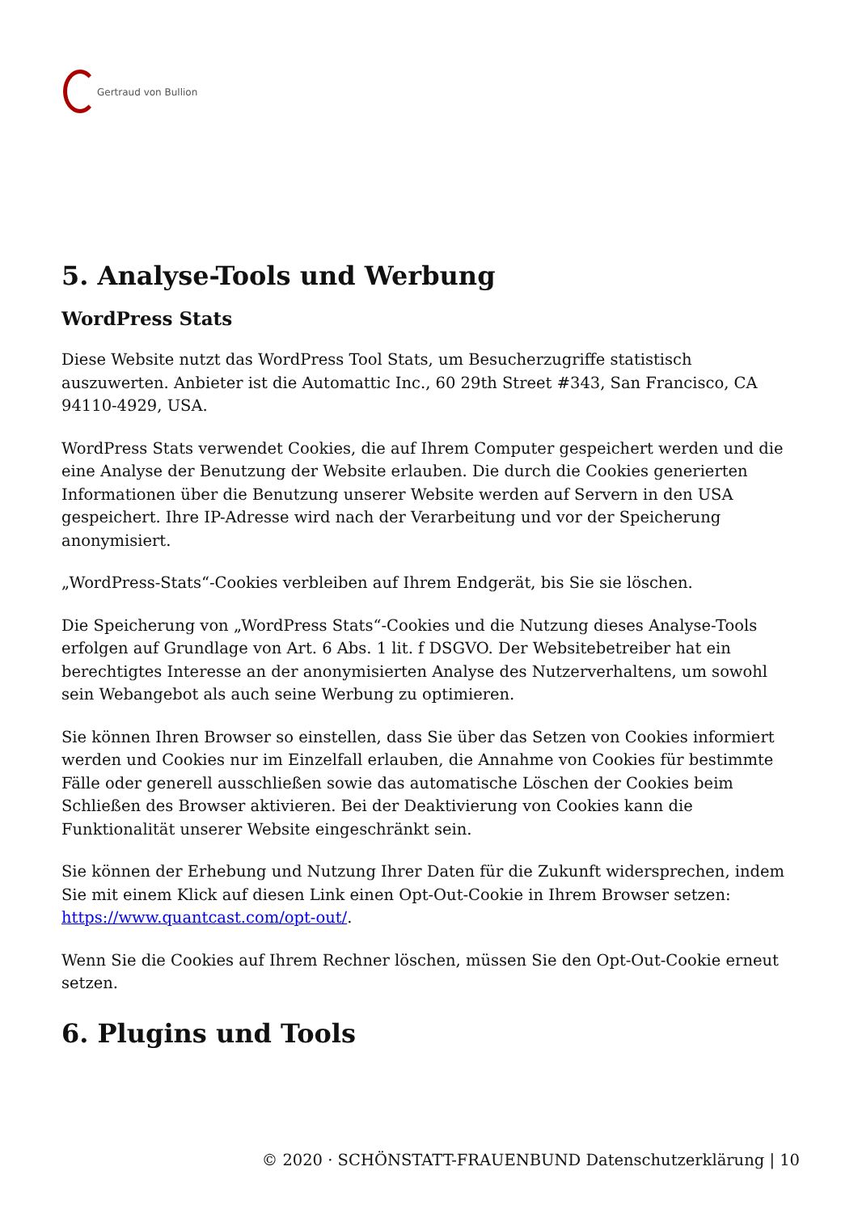Gertraud von Bullion
5. Analyse-Tools und Werbung
WordPress Stats
Diese Website nutzt das WordPress Tool Stats, um Besucherzugriffe statistisch auszuwerten. Anbieter ist die Automattic Inc., 60 29th Street #343, San Francisco, CA 94110-4929, USA.
WordPress Stats verwendet Cookies, die auf Ihrem Computer gespeichert werden und die eine Analyse der Benutzung der Website erlauben. Die durch die Cookies generierten Informationen über die Benutzung unserer Website werden auf Servern in den USA gespeichert. Ihre IP-Adresse wird nach der Verarbeitung und vor der Speicherung anonymisiert.
„WordPress-Stats“-Cookies verbleiben auf Ihrem Endgerät, bis Sie sie löschen.
Die Speicherung von „WordPress Stats“-Cookies und die Nutzung dieses Analyse-Tools erfolgen auf Grundlage von Art. 6 Abs. 1 lit. f DSGVO. Der Websitebetreiber hat ein berechtigtes Interesse an der anonymisierten Analyse des Nutzerverhaltens, um sowohl sein Webangebot als auch seine Werbung zu optimieren.
Sie können Ihren Browser so einstellen, dass Sie über das Setzen von Cookies informiert werden und Cookies nur im Einzelfall erlauben, die Annahme von Cookies für bestimmte Fälle oder generell ausschließen sowie das automatische Löschen der Cookies beim Schließen des Browser aktivieren. Bei der Deaktivierung von Cookies kann die Funktionalität unserer Website eingeschränkt sein.
Sie können der Erhebung und Nutzung Ihrer Daten für die Zukunft widersprechen, indem Sie mit einem Klick auf diesen Link einen Opt-Out-Cookie in Ihrem Browser setzen: https://www.quantcast.com/opt-out/.
Wenn Sie die Cookies auf Ihrem Rechner löschen, müssen Sie den Opt-Out-Cookie erneut setzen.
6. Plugins und Tools
© 2020 · SCHÖNSTATT-FRAUENBUND Datenschutzerklärung | 10